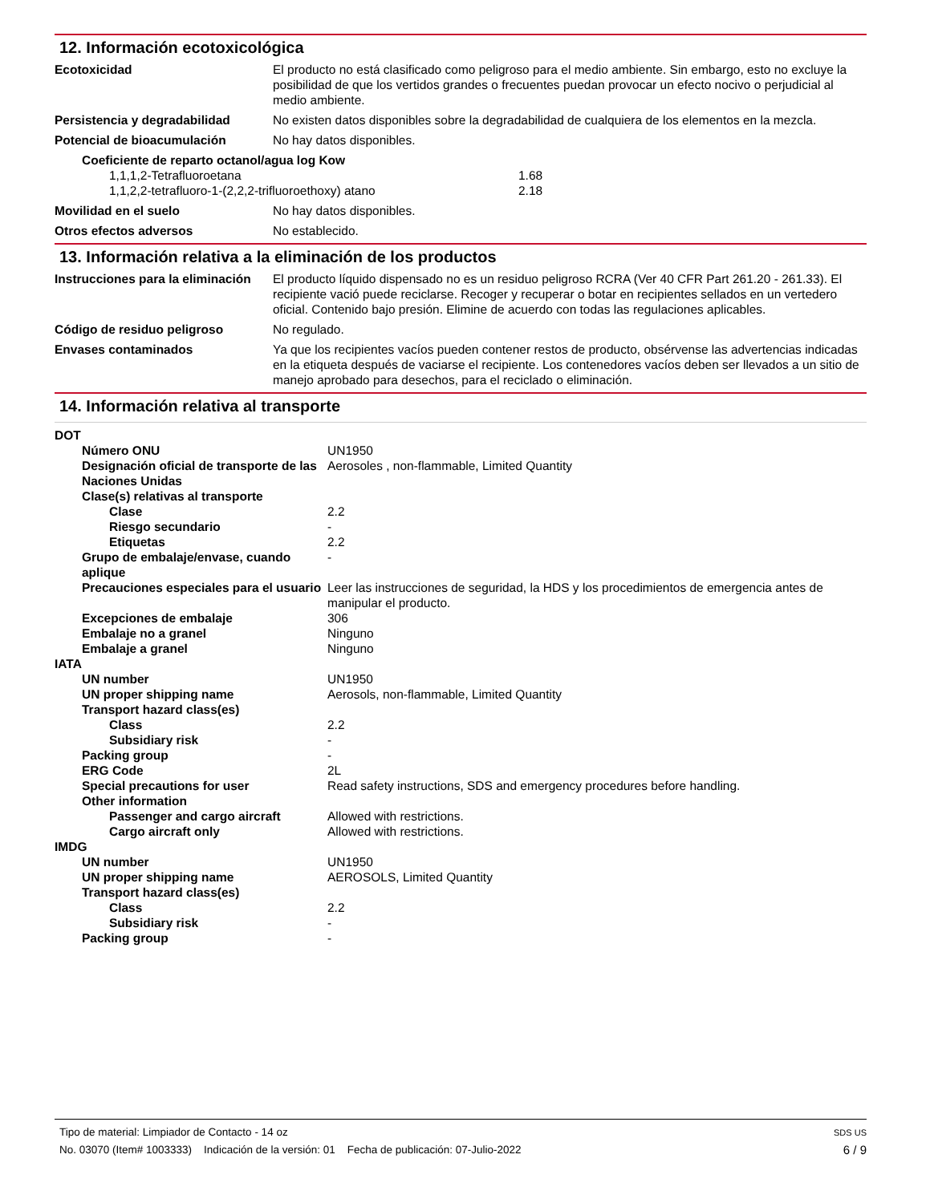12. Información ecotoxicológica
| Ecotoxicidad | El producto no está clasificado como peligroso para el medio ambiente. Sin embargo, esto no excluye la posibilidad de que los vertidos grandes o frecuentes puedan provocar un efecto nocivo o perjudicial al medio ambiente. |
| Persistencia y degradabilidad | No existen datos disponibles sobre la degradabilidad de cualquiera de los elementos en la mezcla. |
| Potencial de bioacumulación | No hay datos disponibles. |
| Coeficiente de reparto octanol/agua log Kow | |
| 1,1,1,2-Tetrafluoroetana | 1.68 |
| 1,1,2,2-tetrafluoro-1-(2,2,2-trifluoroethoxy) atano | 2.18 |
| Movilidad en el suelo | No hay datos disponibles. |
| Otros efectos adversos | No establecido. |
13. Información relativa a la eliminación de los productos
| Instrucciones para la eliminación | El producto líquido dispensado no es un residuo peligroso RCRA (Ver 40 CFR Part 261.20 - 261.33). El recipiente vació puede reciclarse. Recoger y recuperar o botar en recipientes sellados en un vertedero oficial. Contenido bajo presión. Elimine de acuerdo con todas las regulaciones aplicables. |
| Código de residuo peligroso | No regulado. |
| Envases contaminados | Ya que los recipientes vacíos pueden contener restos de producto, obsérvense las advertencias indicadas en la etiqueta después de vaciarse el recipiente. Los contenedores vacíos deben ser llevados a un sitio de manejo aprobado para desechos, para el reciclado o eliminación. |
14. Información relativa al transporte
| DOT | |
| Número ONU | UN1950 |
| Designación oficial de transporte de las Naciones Unidas | Aerosoles , non-flammable, Limited Quantity |
| Clase(s) relativas al transporte | |
| Clase | 2.2 |
| Riesgo secundario | - |
| Etiquetas | 2.2 |
| Grupo de embalaje/envase, cuando aplique | - |
| Precauciones especiales para el usuario | Leer las instrucciones de seguridad, la HDS y los procedimientos de emergencia antes de manipular el producto. |
| Excepciones de embalaje | 306 |
| Embalaje no a granel | Ninguno |
| Embalaje a granel | Ninguno |
| IATA | |
| UN number | UN1950 |
| UN proper shipping name | Aerosols, non-flammable, Limited Quantity |
| Transport hazard class(es) | |
| Class | 2.2 |
| Subsidiary risk | - |
| Packing group | - |
| ERG Code | 2L |
| Special precautions for user | Read safety instructions, SDS and emergency procedures before handling. |
| Other information | |
| Passenger and cargo aircraft | Allowed with restrictions. |
| Cargo aircraft only | Allowed with restrictions. |
| IMDG | |
| UN number | UN1950 |
| UN proper shipping name | AEROSOLS, Limited Quantity |
| Transport hazard class(es) | |
| Class | 2.2 |
| Subsidiary risk | - |
| Packing group | - |
Tipo de material: Limpiador de Contacto - 14 oz SDS US
No. 03070 (Item# 1003333) Indicación de la versión: 01 Fecha de publicación: 07-Julio-2022 6 / 9